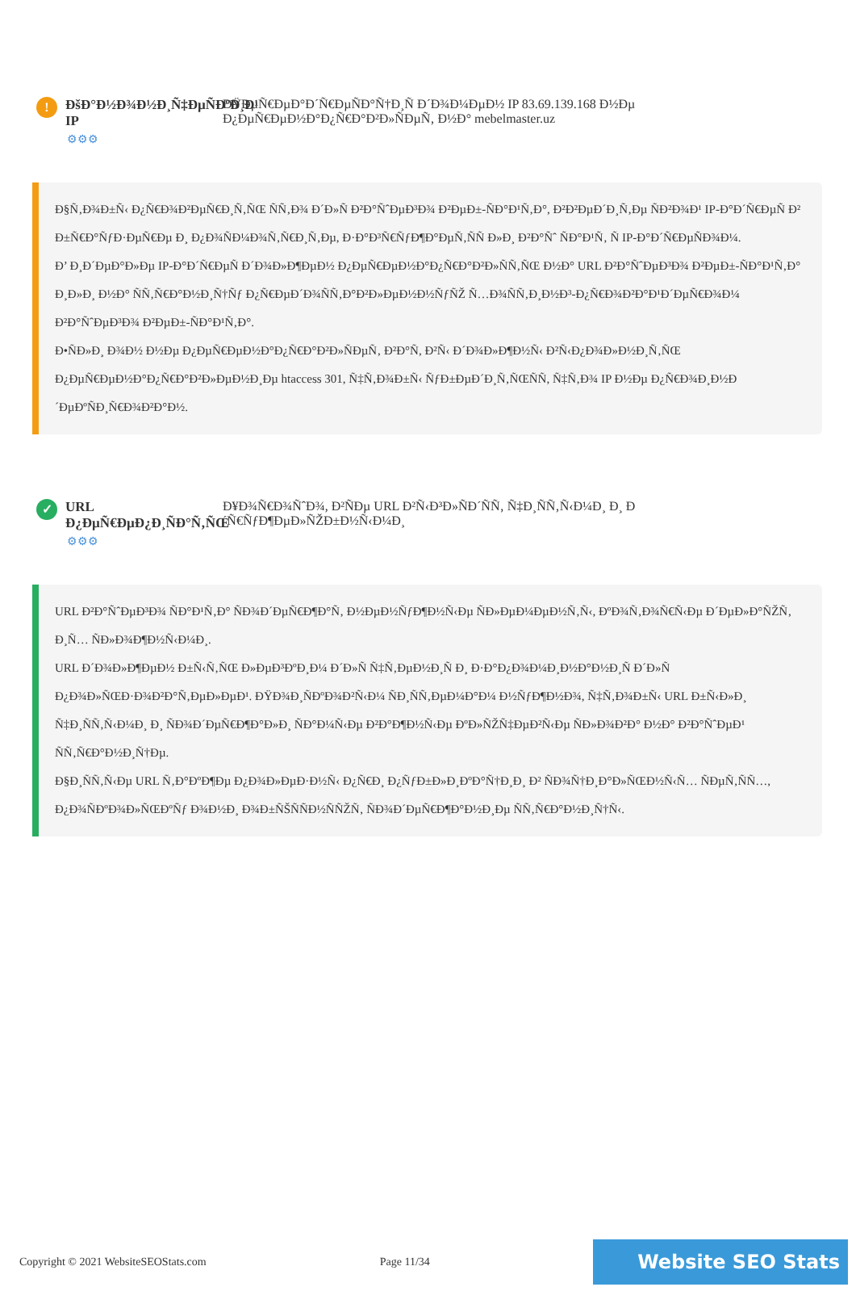!
ÐšÐ°Ð½Ð¾Ð½Ð¸Ñ‡ÐµÑÐºÐ¸Ð¹ IP
⚙⚙⚙
ÐŸÐµÑ€ÐµÐ°Ð´Ñ€ÐµÑÐ°Ñ†Ð¸Ñ Ð´Ð¾Ð¼ÐµÐ½ IP 83.69.139.168 Ð½Ðµ Ð¿ÐµÑ€ÐµÐ½Ð°Ð¿Ñ€Ð°Ð²Ð»ÑÐµÑ‚ Ð½Ð° mebelmaster.uz
Ð§Ñ‚Ð¾Ð±Ñ‹ Ð¿Ñ€Ð¾Ð²ÐµÑ€Ð¸Ñ‚ÑŒ ÑÑ‚Ð¾ Ð´Ð»Ñ Ð²Ð°ÑˆÐµÐ³Ð¾ Ð²ÐµÐ±-ÑÐ°Ð¹Ñ‚Ð°, Ð²Ð²ÐµÐ´Ð¸Ñ‚Ðµ ÑÐ²Ð¾Ð¹ IP-Ð°Ð´Ñ€ÐµÑ Ð² Ð±Ñ€Ð°ÑƒÐ·ÐµÑ€Ðµ Ð¸ Ð¿Ð¾ÑÐ¼Ð¾Ñ‚Ñ€Ð¸Ñ‚Ðµ, Ð·Ð°Ð³Ñ€ÑƒÐ¶Ð°ÐµÑ‚ÑÑ Ð»Ð¸ Ð²Ð°Ñˆ ÑÐ°Ð¹Ñ‚ Ñ IP-Ð°Ð´Ñ€ÐµÑÐ¾Ð¼.
Ð’ Ð¸Ð´ÐµÐ°Ð»Ðµ IP-Ð°Ð´Ñ€ÐµÑ Ð´Ð¾Ð»Ð¶ÐµÐ½ Ð¿ÐµÑ€ÐµÐ½Ð°Ð¿Ñ€Ð°Ð²Ð»ÑÑ‚ÑŒ Ð½Ð° URL Ð²Ð°ÑˆÐµÐ³Ð¾ Ð²ÐµÐ±-ÑÐ°Ð¹Ñ‚Ð° Ð¸Ð»Ð¸ Ð½Ð° ÑÑ‚Ñ€Ð°Ð½Ð¸Ñ†Ñƒ Ð¿Ñ€ÐµÐ´Ð¾ÑÑ‚Ð°Ð²Ð»ÐµÐ½Ð½ÑƒÑŽ Ñ…Ð¾ÑÑ‚Ð¸Ð½Ð³-Ð¿Ñ€Ð¾Ð²Ð°Ð¹Ð´ÐµÑ€Ð¾Ð¼ Ð²Ð°ÑˆÐµÐ³Ð¾ Ð²ÐµÐ±-ÑÐ°Ð¹Ñ‚Ð°.
Ð•ÑÐ»Ð¸ Ð¾Ð½ Ð½Ðµ Ð¿ÐµÑ€ÐµÐ½Ð°Ð¿Ñ€Ð°Ð²Ð»ÑÐµÑ‚ Ð²Ð°Ñ, Ð²Ñ‹ Ð´Ð¾Ð»Ð¶Ð½Ñ‹ Ð²Ñ‹Ð¿Ð¾Ð»Ð½Ð¸Ñ‚ÑŒ Ð¿ÐµÑ€ÐµÐ½Ð°Ð¿Ñ€Ð°Ð²Ð»ÐµÐ½Ð¸Ðµ htaccess 301, Ñ‡Ñ‚Ð¾Ð±Ñ‹ ÑƒÐ±ÐµÐ´Ð¸Ñ‚ÑŒÑÑ, Ñ‡Ñ‚Ð¾ IP Ð½Ðµ Ð¿Ñ€Ð¾Ð¸Ð½Ð´ÐµÐºÑÐ¸Ñ€Ð¾Ð²Ð°Ð½.
✓
URL Ð¿ÐµÑ€ÐµÐ¿Ð¸ÑÐ°Ñ‚ÑŒ
⚙⚙⚙
Ð¥Ð¾Ñ€Ð¾ÑˆÐ¾, Ð²ÑÐµ URL Ð²Ñ‹Ð³Ð»ÑÐ´ÑÑ‚ Ñ‡Ð¸ÑÑ‚Ñ‹Ð¼Ð¸ Ð¸ Ð´Ñ€ÑƒÐ¶ÐµÐ»ÑŽÐ±Ð½Ñ‹Ð¼Ð¸
URL Ð²Ð°ÑˆÐµÐ³Ð¾ ÑÐ°Ð¹Ñ‚Ð° ÑÐ¾Ð´ÐµÑ€Ð¶Ð°Ñ‚ Ð½ÐµÐ½ÑƒÐ¶Ð½Ñ‹Ðµ ÑÐ»ÐµÐ¼ÐµÐ½Ñ‚Ñ‹, ÐºÐ¾Ñ‚Ð¾Ñ€Ñ‹Ðµ Ð´ÐµÐ»Ð°ÑŽÑ‚ Ð¸Ñ… ÑÐ»Ð¾Ð¶Ð½Ñ‹Ð¼Ð¸.
URL Ð´Ð¾Ð»Ð¶ÐµÐ½ Ð±Ñ‹Ñ‚ÑŒ Ð»ÐµÐ³ÐºÐ¸Ð¼ Ð´Ð»Ñ Ñ‡Ñ‚ÐµÐ½Ð¸Ñ Ð¸ Ð·Ð°Ð¿Ð¾Ð¼Ð¸Ð½Ð°Ð½Ð¸Ñ Ð´Ð»Ñ Ð¿Ð¾Ð»ÑŒÐ·Ð¾Ð²Ð°Ñ‚ÐµÐ»ÐµÐ¹. ÐŸÐ¾Ð¸ÑÐºÐ¾Ð²Ñ‹Ð¼ ÑÐ¸ÑÑ‚ÐµÐ¼Ð°Ð¼ Ð½ÑƒÐ¶Ð½Ð¾, Ñ‡Ñ‚Ð¾Ð±Ñ‹ URL Ð±Ñ‹Ð»Ð¸ Ñ‡Ð¸ÑÑ‚Ñ‹Ð¼Ð¸ Ð¸ ÑÐ¾Ð´ÐµÑ€Ð¶Ð°Ð»Ð¸ ÑÐ°Ð¼Ñ‹Ðµ Ð²Ð°Ð¶Ð½Ñ‹Ðµ ÐºÐ»ÑŽÑ‡ÐµÐ²Ñ‹Ðµ ÑÐ»Ð¾Ð²Ð° Ð½Ð° Ð²Ð°ÑˆÐµÐ¹ ÑÑ‚Ñ€Ð°Ð½Ð¸Ñ†Ðµ.
Ð§Ð¸ÑÑ‚Ñ‹Ðµ URL Ñ‚Ð°ÐºÐ¶Ðµ Ð¿Ð¾Ð»ÐµÐ·Ð½Ñ‹ Ð¿Ñ€Ð¸ Ð¿ÑƒÐ±Ð»Ð¸ÐºÐ°Ñ†Ð¸Ð¸ Ð² ÑÐ¾Ñ†Ð¸Ð°Ð»ÑŒÐ½Ñ‹Ñ… ÑÐµÑ‚ÑÑ…, Ð¿Ð¾ÑÐºÐ¾Ð»ÑŒÐºÑƒ Ð¾Ð½Ð¸ Ð¾Ð±ÑŠÑÑÐ½ÑÑŽÑ‚ ÑÐ¾Ð´ÐµÑ€Ð¶Ð°Ð½Ð¸Ðµ ÑÑ‚Ñ€Ð°Ð½Ð¸Ñ†Ñ‹.
Copyright © 2021 WebsiteSEOStats.com Page 11/34 Website SEO Stats